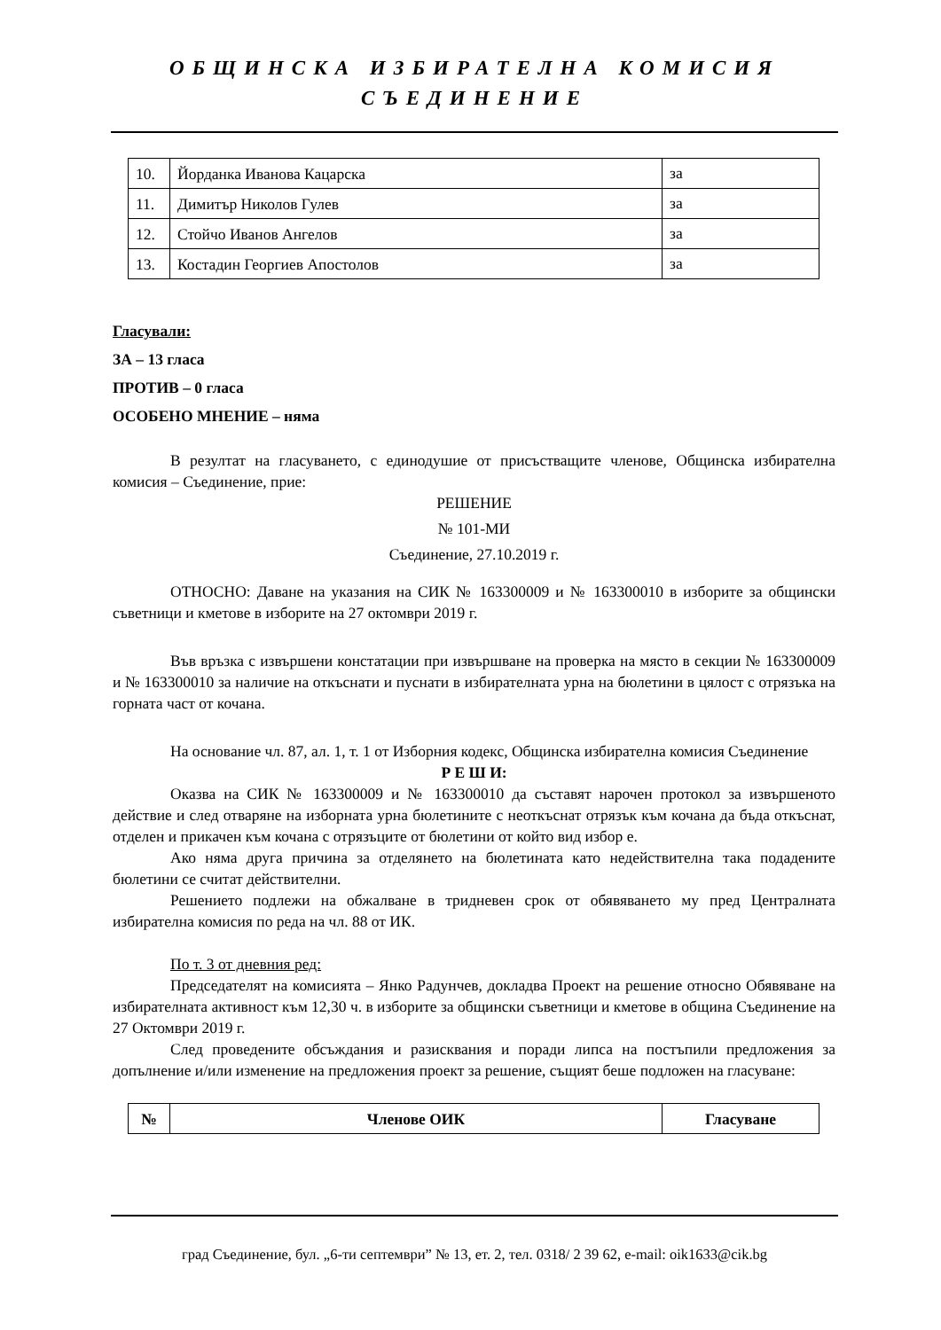ОБЩИНСКА ИЗБИРАТЕЛНА КОМИСИЯ
СЪЕДИНЕНИЕ
| 10. | Йорданка Иванова Кацарска | за |
| 11. | Димитър Николов Гулев | за |
| 12. | Стойчо Иванов Ангелов | за |
| 13. | Костадин Георгиев Апостолов | за |
Гласували:
ЗА – 13 гласа
ПРОТИВ – 0 гласа
ОСОБЕНО МНЕНИЕ – няма
В резултат на гласуването, с единодушие от присъстващите членове, Общинска избирателна комисия – Съединение, прие:
РЕШЕНИЕ
№ 101-МИ
Съединение, 27.10.2019 г.
ОТНОСНО: Даване на указания на СИК № 163300009 и № 163300010 в изборите за общински съветници и кметове в изборите на 27 октомври 2019 г.
Във връзка с извършени констатации при извършване на проверка на място в секции № 163300009 и № 163300010 за наличие на откъснати и пуснати в избирателната урна на бюлетини в цялост с отрязъка на горната част от кочана.
На основание чл. 87, ал. 1, т. 1 от Изборния кодекс, Общинска избирателна комисия Съединение
Р Е Ш И:
Оказва на СИК № 163300009 и № 163300010 да съставят нарочен протокол за извършеното действие и след отваряне на изборната урна бюлетините с неоткъснат отрязък към кочана да бъда откъснат, отделен и прикачен към кочана с отрязъците от бюлетини от който вид избор е.
Ако няма друга причина за отделянето на бюлетината като недействителна така подадените бюлетини се считат действителни.
Решението подлежи на обжалване в тридневен срок от обявяването му пред Централната избирателна комисия по реда на чл. 88 от ИК.
По т. 3 от дневния ред:
Председателят на комисията – Янко Радунчев, докладва Проект на решение относно Обявяване на избирателната активност към 12,30 ч. в изборите за общински съветници и кметове в община Съединение на 27 Октомври 2019 г.
След проведените обсъждания и разисквания и поради липса на постъпили предложения за допълнение и/или изменение на предложения проект за решение, същият беше подложен на гласуване:
| № | Членове ОИК | Гласуване |
град Съединение, бул. „6-ти септември” № 13, ет. 2, тел. 0318/ 2 39 62, e-mail: oik1633@cik.bg